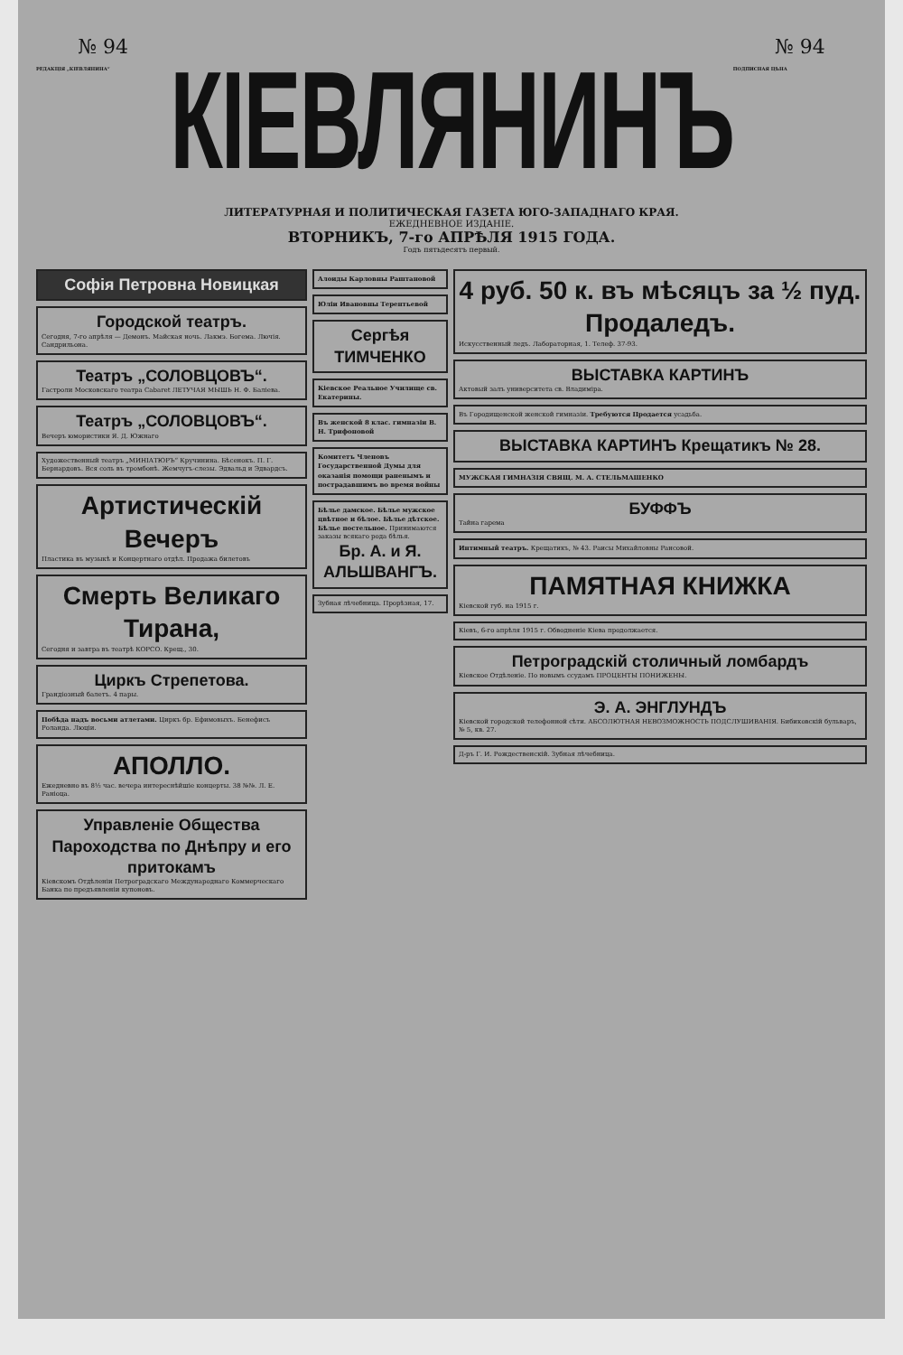№ 94
РЕДАКЦІЯ „КІЕВЛЯНИНА“
КІЕВЛЯНИНЪ
ЛИТЕРАТУРНАЯ И ПОЛИТИЧЕСКАЯ ГАЗЕТА ЮГО-ЗАПАДНАГО КРАЯ.
ЕЖЕДНЕВНОЕ ИЗДАНІЕ.
ВТОРНИКЪ, 7-го АПРѢЛЯ 1915 ГОДА.
Годъ пятьдесятъ первый.
№ 94
ПОДПИСНАЯ ЦѢНА
Софія Петровна Новицкая
Городской театръ.
Сегодня, 7-го апрѣля — Демонъ. Майская ночь. Лакмэ. Богема. Лючія. Сандрильона.
Театръ „СОЛОВЦОВЪ“.
Гастроли Московскаго театра Cabaret ЛЕТУЧАЯ МЫШЬ Н. Ф. Баліева.
Театръ „СОЛОВЦОВЪ“.
Вечеръ юмористики Я. Д. Южнаго
Художественный театръ „МИНІАТЮРЪ“ Кручинина. Бѣсенокъ. П. Г. Бернардовъ. Вся соль въ тромбонѣ. Жемчугъ-слезы. Эдвальд и Эдвардсъ.
Артистическій Вечеръ
Пластика въ музыкѣ и Концертнаго отдѣл. Продажа билетовъ
Смерть Великаго Тирана,
Сегодня и завтра въ театрѣ КОРСО. Крещ., 30.
Циркъ Стрепетова.
Грандіозный балетъ. 4 пары.
Побѣда надъ восьми атлетами. Циркъ бр. Ефимовыхъ. Бенефисъ Роланда. Люціи.
АПОЛЛО.
Ежедневно въ 8½ час. вечера интереснѣйшіе концерты. 38 №№. Л. Е. Раніоца.
Управленіе Общества Пароходства по Днѣпру и его притокамъ
Кіевскомъ Отдѣленіи Петроградскаго Международнаго Коммерческаго Банка по предъявленіи купоновъ.
Алоиды Карловны Раштановой
Юліи Ивановны Терентьевой
Сергѣя ТИМЧЕНКО
Кіевское Реальное Училище св. Екатерины.
Въ женской 8 клас. гимназіи В. Н. Трифоновой
Комитетъ Членовъ Государственной Думы для оказанія помощи раненымъ и пострадавшимъ во время войны
Бѣлье дамское. Бѣлье мужское цвѣтное и бѣлое. Бѣлье дѣтское. Бѣлье постельное. Принимаются заказы всякаго рода бѣлья.
Бр. А. и Я. АЛЬШВАНГЪ.
Зубная лѣчебница. Прорѣзная, 17.
4 руб. 50 к. въ мѣсяцъ за ½ пуд. Продаледъ.
Искусственный ледъ. Лабораторная, 1. Телеф. 37-93.
ВЫСТАВКА КАРТИНЪ
Актовый залъ университета св. Владиміра.
Въ Городищенской женской гимназіи. Требуются Продается усадьба.
ВЫСТАВКА КАРТИНЪ Крещатикъ № 28.
МУЖСКАЯ ГИМНАЗІЯ СВЯЩ. М. А. СТЕЛЬМАШЕНКО
БУФФЪ
Тайна гарема
Интимный театръ. Крещатикъ, № 43. Раисы Михайловны Рансовой.
ПАМЯТНАЯ КНИЖКА
Кіевской губ. на 1915 г.
Кіевъ, 6-го апрѣля 1915 г. Обводненіе Кіева продолжается.
Петроградскій столичный ломбардъ
Кіевское Отдѣленіе. По новымъ ссудамъ ПРОЦЕНТЫ ПОНИЖЕНЫ.
Э. А. ЭНГЛУНДЪ
Кіевской городской телефонной сѣти. АБСОЛЮТНАЯ НЕВОЗМОЖНОСТЬ ПОДСЛУШИВАНІЯ. Бибиковскій бульваръ, № 5, кв. 27.
Д-ръ Г. И. Рождественскій. Зубная лѣчебница.